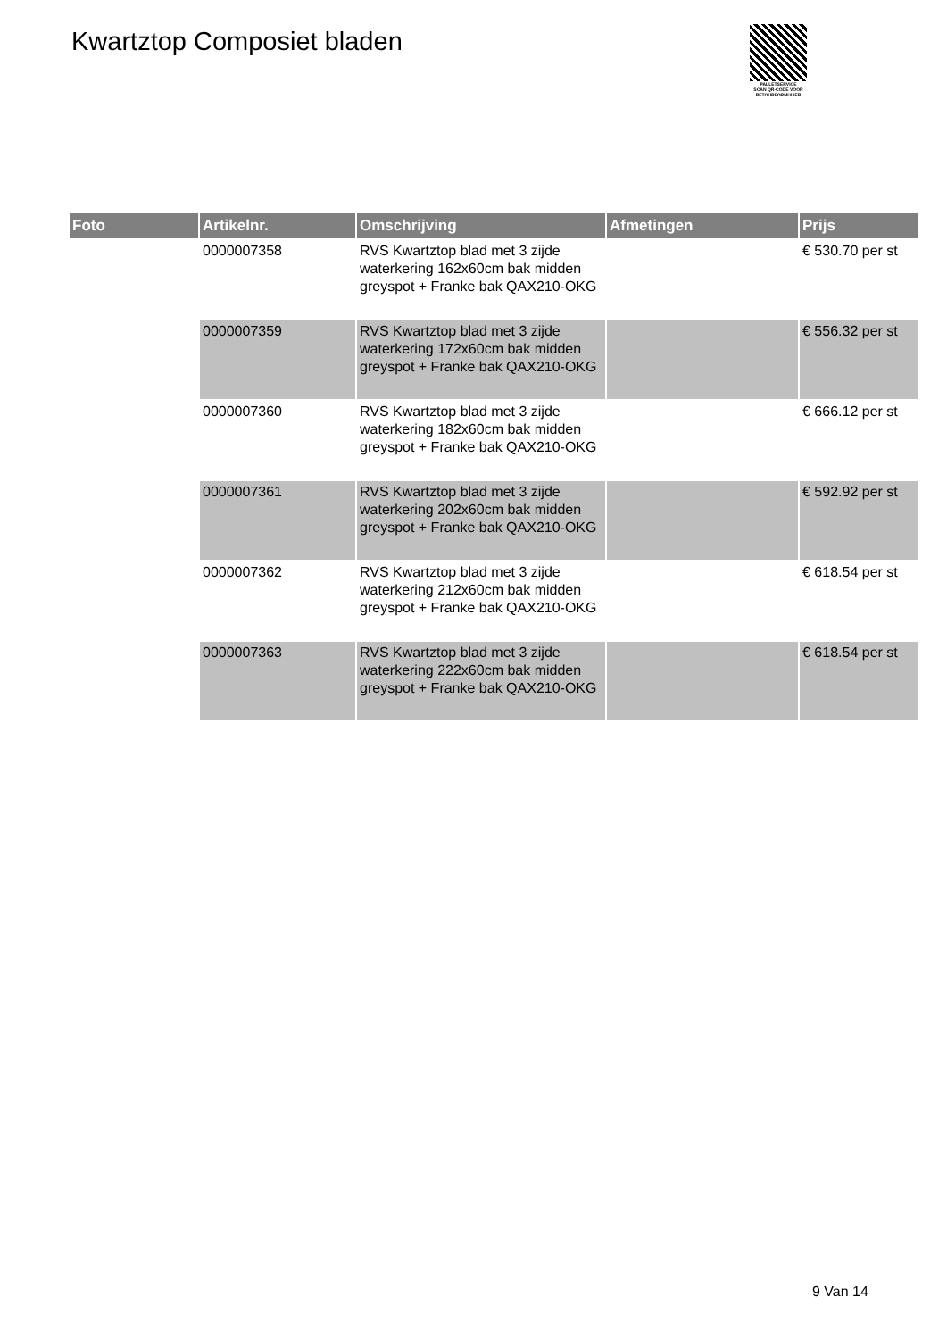Kwartztop Composiet bladen
PALLETSERVICE
SCAN QR-CODE VOOR
RETOURFORMULIER
| Foto | Artikelnr. | Omschrijving | Afmetingen | Prijs |
| --- | --- | --- | --- | --- |
| | 0000007358 | RVS Kwartztop blad met 3 zijde waterkering 162x60cm bak midden greyspot + Franke bak QAX210-OKG | | € 530.70 per st |
| | 0000007359 | RVS Kwartztop blad met 3 zijde waterkering 172x60cm bak midden greyspot + Franke bak QAX210-OKG | | € 556.32 per st |
| | 0000007360 | RVS Kwartztop blad met 3 zijde waterkering 182x60cm bak midden greyspot + Franke bak QAX210-OKG | | € 666.12 per st |
| | 0000007361 | RVS Kwartztop blad met 3 zijde waterkering 202x60cm bak midden greyspot + Franke bak QAX210-OKG | | € 592.92 per st |
| | 0000007362 | RVS Kwartztop blad met 3 zijde waterkering 212x60cm bak midden greyspot + Franke bak QAX210-OKG | | € 618.54 per st |
| | 0000007363 | RVS Kwartztop blad met 3 zijde waterkering 222x60cm bak midden greyspot + Franke bak QAX210-OKG | | € 618.54 per st |
9 Van 14